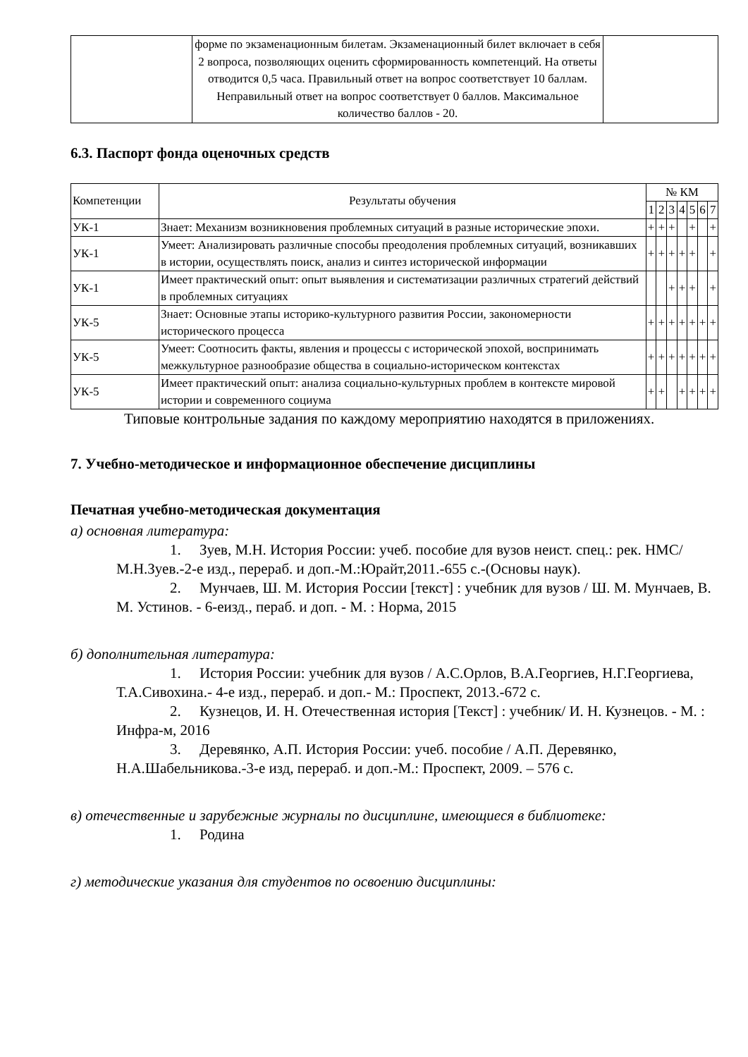| | форме по экзаменационным билетам. Экзаменационный билет включает в себя 2 вопроса, позволяющих оценить сформированность компетенций. На ответы отводится 0,5 часа. Правильный ответ на вопрос соответствует 10 баллам. Неправильный ответ на вопрос соответствует 0 баллов. Максимальное количество баллов - 20. | |
6.3. Паспорт фонда оценочных средств
| Компетенции | Результаты обучения | № КМ | | | | | | |
| --- | --- | --- | --- | --- | --- | --- | --- | --- |
| | | 1 | 2 | 3 | 4 | 5 | 6 | 7 |
| УК-1 | Знает: Механизм возникновения проблемных ситуаций в разные исторические эпохи. | + | + | + | | + | | + |
| УК-1 | Умеет: Анализировать различные способы преодоления проблемных ситуаций, возникавших в истории, осуществлять поиск, анализ и синтез исторической информации | + | + | + | + | + | | + |
| УК-1 | Имеет практический опыт: опыт выявления и систематизации различных стратегий действий в проблемных ситуациях | | | + | + | + | | + |
| УК-5 | Знает: Основные этапы историко-культурного развития России, закономерности исторического процесса | + | + | + | + | + | + | + |
| УК-5 | Умеет: Соотносить факты, явления и процессы с исторической эпохой, воспринимать межкультурное разнообразие общества в социально-историческом контекстах | + | + | + | + | + | + | + |
| УК-5 | Имеет практический опыт: анализа социально-культурных проблем в контексте мировой истории и современного социума | + | + | | + | + | + | + |
Типовые контрольные задания по каждому мероприятию находятся в приложениях.
7. Учебно-методическое и информационное обеспечение дисциплины
Печатная учебно-методическая документация
а) основная литература:
1. Зуев, М.Н. История России: учеб. пособие для вузов неист. спец.: рек. НМС/М.Н.Зуев.-2-е изд., перераб. и доп.-М.:Юрайт,2011.-655 с.-(Основы наук).
2. Мунчаев, Ш. М. История России [текст] : учебник для вузов / Ш. М. Мунчаев, В. М. Устинов. - 6-еизд., пераб. и доп. - М. : Норма, 2015
б) дополнительная литература:
1. История России: учебник для вузов / А.С.Орлов, В.А.Георгиев, Н.Г.Георгиева, Т.А.Сивохина.- 4-е изд., перераб. и доп.- М.: Проспект, 2013.-672 с.
2. Кузнецов, И. Н. Отечественная история [Текст] : учебник/ И. Н. Кузнецов. - М. : Инфра-м, 2016
3. Деревянко, А.П. История России: учеб. пособие / А.П. Деревянко, Н.А.Шабельникова.-3-е изд, перераб. и доп.-М.: Проспект, 2009. – 576 с.
в) отечественные и зарубежные журналы по дисциплине, имеющиеся в библиотеке:
1. Родина
г) методические указания для студентов по освоению дисциплины: